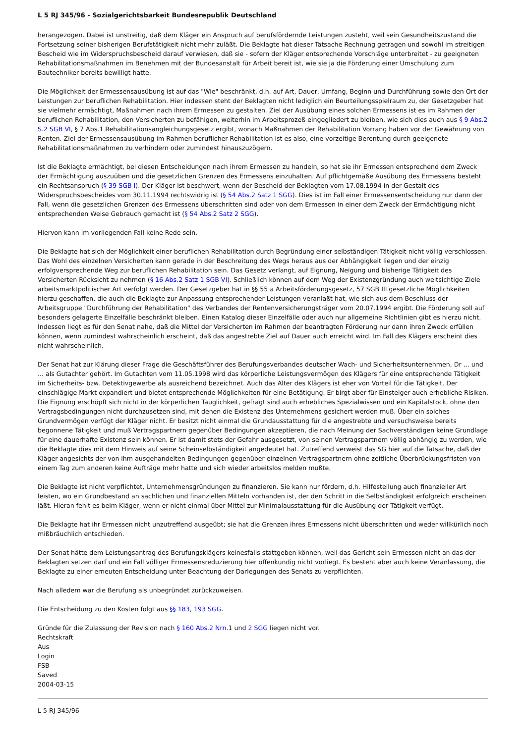L 5 RJ 345/96 - Sozialgerichtsbarkeit Bundesrepublik Deutschland
herangezogen. Dabei ist unstreitig, daß dem Kläger ein Anspruch auf berufsfördernde Leistungen zusteht, weil sein Gesundheitszustand die Fortsetzung seiner bisherigen Berufstätigkeit nicht mehr zuläßt. Die Beklagte hat dieser Tatsache Rechnung getragen und sowohl im streitigen Bescheid wie im Widerspruchsbescheid darauf verwiesen, daß sie - sofern der Kläger entsprechende Vorschläge unterbreitet - zu geeigneten Rehabilitationsmaßnahmen im Benehmen mit der Bundesanstalt für Arbeit bereit ist, wie sie ja die Förderung einer Umschulung zum Bautechniker bereits bewilligt hatte.
Die Möglichkeit der Ermessensausübung ist auf das "Wie" beschränkt, d.h. auf Art, Dauer, Umfang, Beginn und Durchführung sowie den Ort der Leistungen zur beruflichen Rehabilitation. Hier indessen steht der Beklagten nicht lediglich ein Beurteilungsspielraum zu, der Gesetzgeber hat sie vielmehr ermächtigt, Maßnahmen nach ihrem Ermessen zu gestalten. Ziel der Ausübung eines solchen Ermessens ist es im Rahmen der beruflichen Rehabilitation, den Versicherten zu befähigen, weiterhin im Arbeitsprozeß eingegliedert zu bleiben, wie sich dies auch aus § 9 Abs.2 S.2 SGB VI, § 7 Abs.1 Rehabilitationsangleichungsgesetz ergibt, wonach Maßnahmen der Rehabilitation Vorrang haben vor der Gewährung von Renten. Ziel der Ermessensausübung im Rahmen beruflicher Rehabilitation ist es also, eine vorzeitige Berentung durch geeigenete Rehabilitationsmaßnahmen zu verhindern oder zumindest hinauszuzögern.
Ist die Beklagte ermächtigt, bei diesen Entscheidungen nach ihrem Ermessen zu handeln, so hat sie ihr Ermessen entsprechend dem Zweck der Ermächtigung auszuüben und die gesetzlichen Grenzen des Ermessens einzuhalten. Auf pflichtgemäße Ausübung des Ermessens besteht ein Rechtsanspruch (§ 39 SGB I). Der Kläger ist beschwert, wenn der Bescheid der Beklagten vom 17.08.1994 in der Gestalt des Widerspruchsbescheides vom 30.11.1994 rechtswidrig ist (§ 54 Abs.2 Satz 1 SGG). Dies ist im Fall einer Ermessensentscheidung nur dann der Fall, wenn die gesetzlichen Grenzen des Ermessens überschritten sind oder von dem Ermessen in einer dem Zweck der Ermächtigung nicht entsprechenden Weise Gebrauch gemacht ist (§ 54 Abs.2 Satz 2 SGG).
Hiervon kann im vorliegenden Fall keine Rede sein.
Die Beklagte hat sich der Möglichkeit einer beruflichen Rehabilitation durch Begründung einer selbständigen Tätigkeit nicht völlig verschlossen. Das Wohl des einzelnen Versicherten kann gerade in der Beschreitung des Wegs heraus aus der Abhängigkeit liegen und der einzig erfolgversprechende Weg zur beruflichen Rehabilitation sein. Das Gesetz verlangt, auf Eignung, Neigung und bisherige Tätigkeit des Versicherten Rücksicht zu nehmen (§ 16 Abs.2 Satz 1 SGB VI). Schließlich können auf dem Weg der Existenzgründung auch weitsichtige Ziele arbeitsmarktpolitischer Art verfolgt werden. Der Gesetzgeber hat in §§ 55 a Arbeitsförderungsgesetz, 57 SGB III gesetzliche Möglichkeiten hierzu geschaffen, die auch die Beklagte zur Anpassung entsprechender Leistungen veranlaßt hat, wie sich aus dem Beschluss der Arbeitsgruppe "Durchführung der Rehabilitation" des Verbandes der Rentenversicherungsträger vom 20.07.1994 ergibt. Die Förderung soll auf besonders gelagerte Einzelfälle beschränkt bleiben. Einen Katalog dieser Einzelfälle oder auch nur allgemeine Richtlinien gibt es hierzu nicht. Indessen liegt es für den Senat nahe, daß die Mittel der Versicherten im Rahmen der beantragten Förderung nur dann ihren Zweck erfüllen können, wenn zumindest wahrscheinlich erscheint, daß das angestrebte Ziel auf Dauer auch erreicht wird. Im Fall des Klägers erscheint dies nicht wahrscheinlich.
Der Senat hat zur Klärung dieser Frage die Geschäftsführer des Berufungsverbandes deutscher Wach- und Sicherheitsunternehmen, Dr ... und ... als Gutachter gehört. Im Gutachten vom 11.05.1998 wird das körperliche Leistungsvermögen des Klägers für eine entsprechende Tätigkeit im Sicherheits- bzw. Detektivgewerbe als ausreichend bezeichnet. Auch das Alter des Klägers ist eher von Vorteil für die Tätigkeit. Der einschlägige Markt expandiert und bietet entsprechende Möglichkeiten für eine Betätigung. Er birgt aber für Einsteiger auch erhebliche Risiken. Die Eignung erschöpft sich nicht in der körperlichen Tauglichkeit, gefragt sind auch erhebliches Spezialwissen und ein Kapitalstock, ohne den Vertragsbedingungen nicht durchzusetzen sind, mit denen die Existenz des Unternehmens gesichert werden muß. Über ein solches Grundvermögen verfügt der Kläger nicht. Er besitzt nicht einmal die Grundausstattung für die angestrebte und versuchsweise bereits begonnene Tätigkeit und muß Vertragspartnern gegenüber Bedingungen akzeptieren, die nach Meinung der Sachverständigen keine Grundlage für eine dauerhafte Existenz sein können. Er ist damit stets der Gefahr ausgesetzt, von seinen Vertragspartnern völlig abhängig zu werden, wie die Beklagte dies mit dem Hinweis auf seine Scheinselbständigkeit angedeutet hat. Zutreffend verweist das SG hier auf die Tatsache, daß der Kläger angesichts der von ihm ausgehandelten Bedingungen gegenüber einzelnen Vertragspartnern ohne zeitliche Überbrückungsfristen von einem Tag zum anderen keine Aufträge mehr hatte und sich wieder arbeitslos melden mußte.
Die Beklagte ist nicht verpflichtet, Unternehmensgründungen zu finanzieren. Sie kann nur fördern, d.h. Hilfestellung auch finanzieller Art leisten, wo ein Grundbestand an sachlichen und finanziellen Mitteln vorhanden ist, der den Schritt in die Selbständigkeit erfolgreich erscheinen läßt. Hieran fehlt es beim Kläger, wenn er nicht einmal über Mittel zur Minimalausstattung für die Ausübung der Tätigkeit verfügt.
Die Beklagte hat ihr Ermessen nicht unzutreffend ausgeübt; sie hat die Grenzen ihres Ermessens nicht überschritten und weder willkürlich noch mißbräuchlich entschieden.
Der Senat hätte dem Leistungsantrag des Berufungsklägers keinesfalls stattgeben können, weil das Gericht sein Ermessen nicht an das der Beklagten setzen darf und ein Fall völliger Ermessensreduzierung hier offenkundig nicht vorliegt. Es besteht aber auch keine Veranlassung, die Beklagte zu einer erneuten Entscheidung unter Beachtung der Darlegungen des Senats zu verpflichten.
Nach alledem war die Berufung als unbegründet zurückzuweisen.
Die Entscheidung zu den Kosten folgt aus §§ 183, 193 SGG.
Gründe für die Zulassung der Revision nach § 160 Abs.2 Nrn.1 und 2 SGG liegen nicht vor.
Rechtskraft
Aus
Login
FSB
Saved
2004-03-15
L 5 RJ 345/96